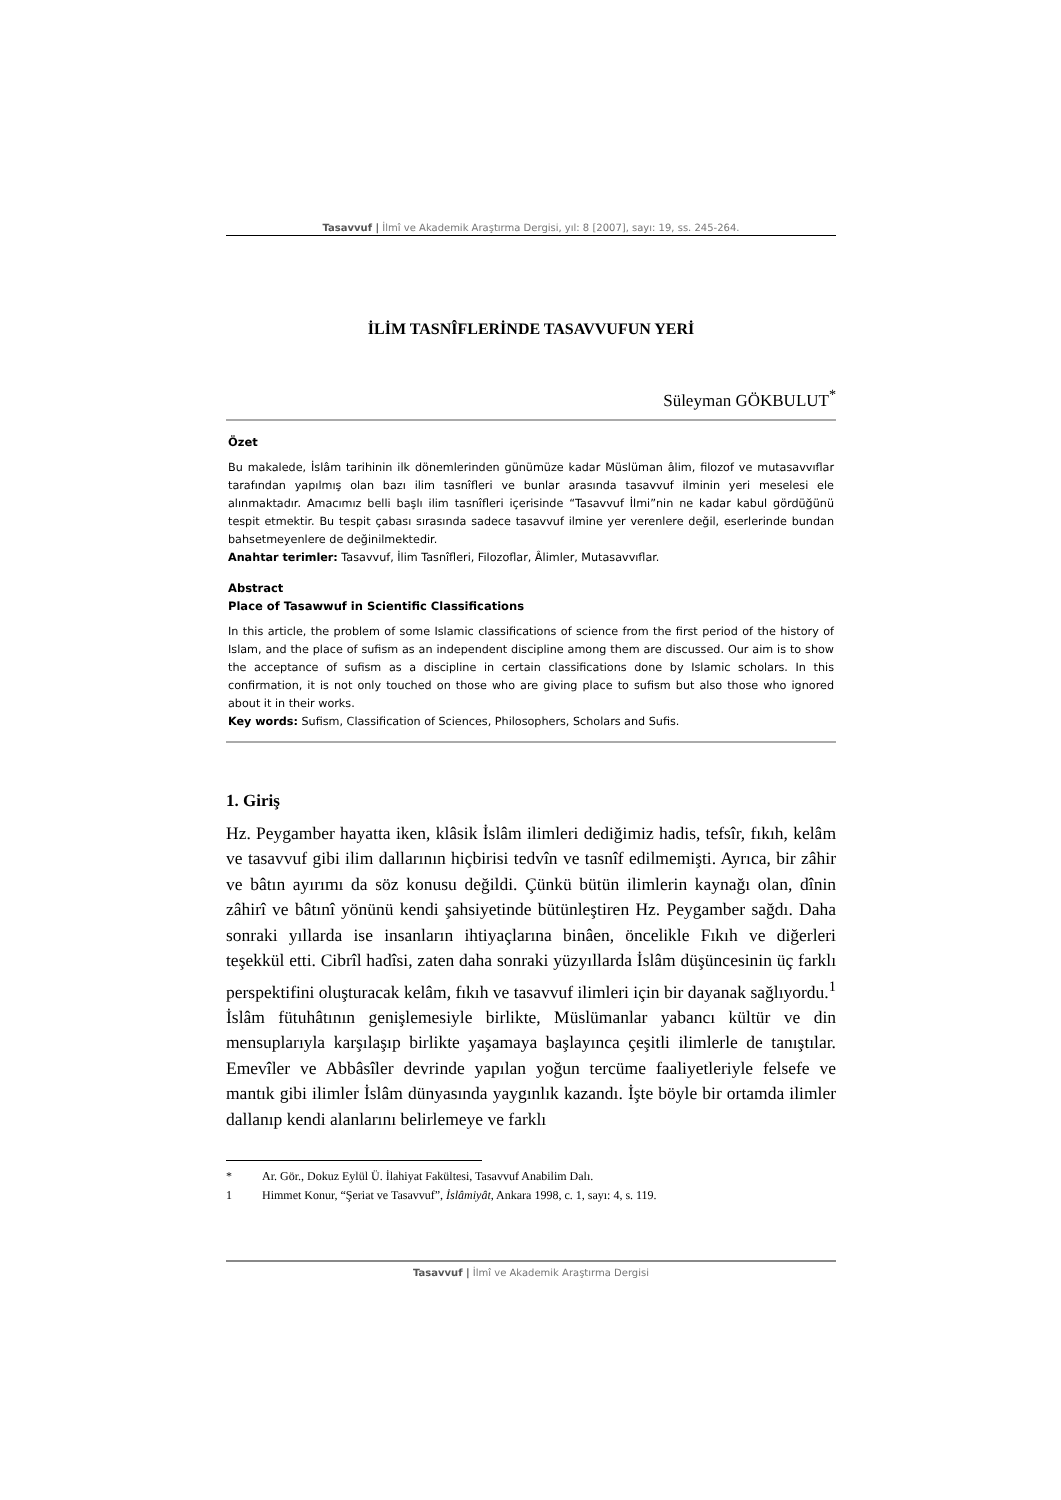Tasavvuf | İlmî ve Akademik Araştırma Dergisi, yıl: 8 [2007], sayı: 19, ss. 245-264.
İLİM TASNÎFLERİNDE TASAVVUFUN YERİ
Süleyman GÖKBULUT<sup>*</sup>
Özet
Bu makalede, İslâm tarihinin ilk dönemlerinden günümüze kadar Müslüman âlim, filozof ve mutasavvıflar tarafından yapılmış olan bazı ilim tasnîfleri ve bunlar arasında tasavvuf ilminin yeri meselesi ele alınmaktadır. Amacımız belli başlı ilim tasnîfleri içerisinde “Tasavvuf İlmi”nin ne kadar kabul gördüğünü tespit etmektir. Bu tespit çabası sırasında sadece tasavvuf ilmine yer verenlere değil, eserlerinde bundan bahsetmeyenlere de değinilmektedir.
Anahtar terimler: Tasavvuf, İlim Tasnîfleri, Filozoflar, Âlimler, Mutasavvıflar.
Abstract
Place of Tasawwuf in Scientific Classifications
In this article, the problem of some Islamic classifications of science from the first period of the history of Islam, and the place of sufism as an independent discipline among them are discussed. Our aim is to show the acceptance of sufism as a discipline in certain classifications done by Islamic scholars. In this confirmation, it is not only touched on those who are giving place to sufism but also those who ignored about it in their works.
Key words: Sufism, Classification of Sciences, Philosophers, Scholars and Sufis.
1. Giriş
Hz. Peygamber hayatta iken, klâsik İslâm ilimleri dediğimiz hadis, tefsîr, fıkıh, kelâm ve tasavvuf gibi ilim dallarının hiçbirisi tedvîn ve tasnîf edilmemişti. Ayrıca, bir zâhir ve bâtın ayırımı da söz konusu değildi. Çünkü bütün ilimlerin kaynağı olan, dînin zâhirî ve bâtınî yönünü kendi şahsiyetinde bütünleştiren Hz. Peygamber sağdı. Daha sonraki yıllarda ise insanların ihtiyaçlarına binâen, öncelikle Fıkıh ve diğerleri teşekkül etti. Cibrîl hadîsi, zaten daha sonraki yüzyıllarda İslâm düşüncesinin üç farklı perspektifini oluşturacak kelâm, fıkıh ve tasavvuf ilimleri için bir dayanak sağlıyordu.<sup>1</sup> İslâm fütuhâtının genişlemesiyle birlikte, Müslümanlar yabancı kültür ve din mensuplarıyla karşılaşıp birlikte yaşamaya başlayınca çeşitli ilimlerle de tanıştılar. Emevîler ve Abbâsîler devrinde yapılan yoğun tercüme faaliyetleriyle felsefe ve mantık gibi ilimler İslâm dünyasında yaygınlık kazandı. İşte böyle bir ortamda ilimler dallanıp kendi alanlarını belirlemeye ve farklı
* Ar. Gör., Dokuz Eylül Ü. İlahiyat Fakültesi, Tasavvuf Anabilim Dalı.
1 Himmet Konur, “Şeriat ve Tasavvuf”, İslâmiyât, Ankara 1998, c. 1, sayı: 4, s. 119.
Tasavvuf | İlmî ve Akademik Araştırma Dergisi